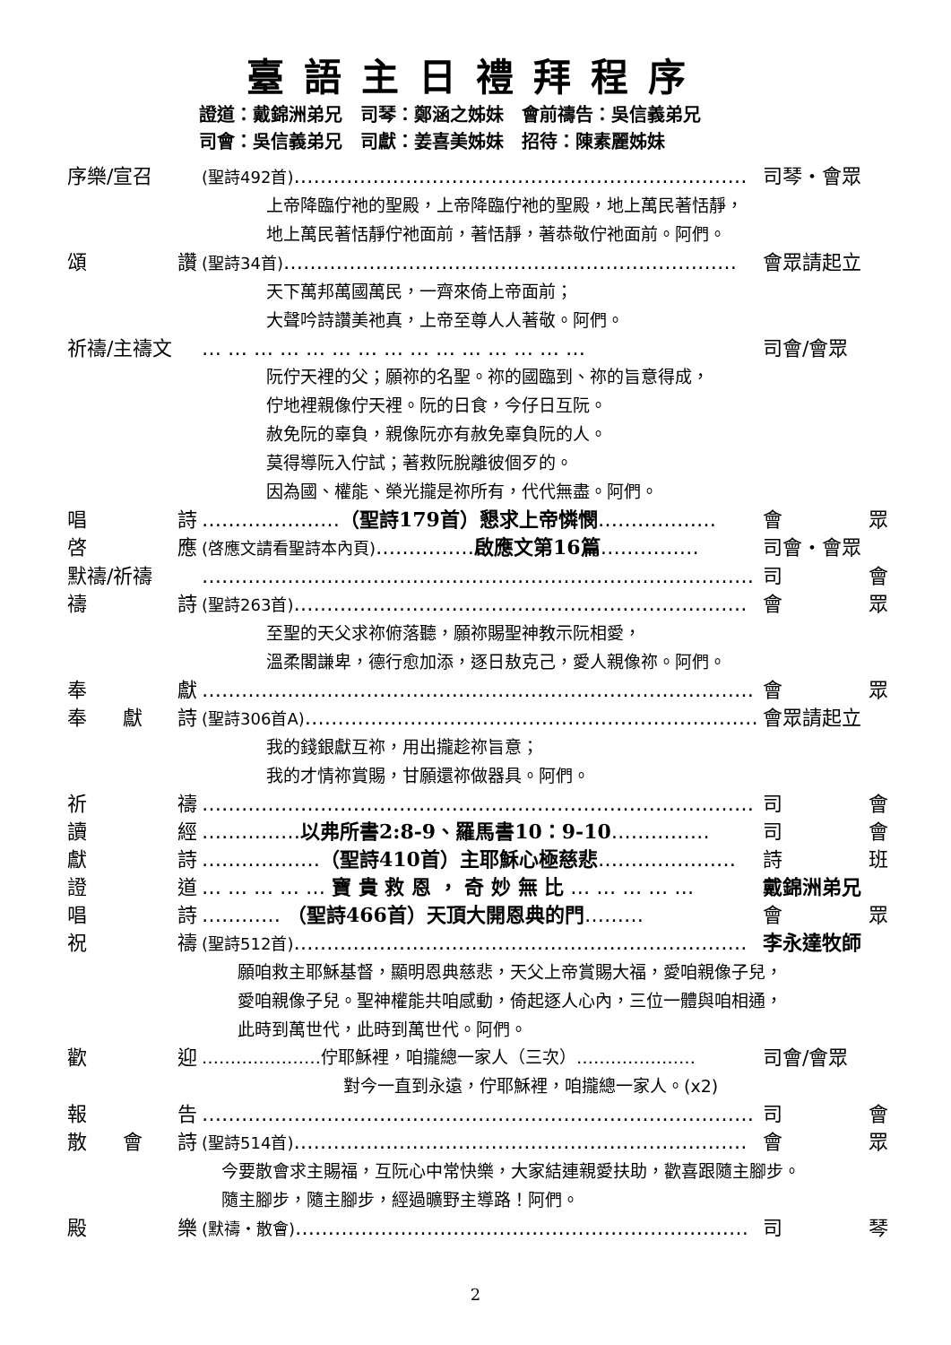臺語主日禮拜程序
證道：戴錦洲弟兄　司琴：鄭涵之姊妹　會前禱告：吳信義弟兄
司會：吳信義弟兄　司獻：姜喜美姊妹　招待：陳素麗姊妹
序樂/宣召 (聖詩492首)…………………………………………………………… 司琴・會眾
上帝降臨佇祂的聖殿，上帝降臨佇祂的聖殿，地上萬民著恬靜，
地上萬民著恬靜佇祂面前，著恬靜，著恭敬佇祂面前。阿們。
頌 讚 (聖詩34首)…………………………………………………………… 會眾請起立
天下萬邦萬國萬民，一齊來倚上帝面前；
大聲吟詩讚美祂真，上帝至尊人人著敬。阿們。
祈禱/主禱文 … … … … … … … … … … … … … … … 司會/會眾
阮佇天裡的父；願祢的名聖。祢的國臨到、祢的旨意得成，
佇地裡親像佇天裡。阮的日食，今仔日互阮。
赦免阮的辜負，親像阮亦有赦免辜負阮的人。
莫得導阮入佇試；著救阮脫離彼個歹的。
因為國、權能、榮光攏是祢所有，代代無盡。阿們。
唱 詩 …………………（聖詩179首）懇求上帝憐憫……………… 會 眾
啓 應 (啓應文請看聖詩本內頁)……………啟應文第16篇…………… 司會・會眾
默禱/祈禱 ………………………………………………………………………… 司 會
禱 詩 (聖詩263首)…………………………………………………………… 會 眾
至聖的天父求祢俯落聽，願祢賜聖神教示阮相愛，
溫柔閣謙卑，德行愈加添，逐日敖克己，愛人親像祢。阿們。
奉 獻 ………………………………………………………………………… 會 眾
奉 獻 詩 (聖詩306首A)…………………………………………………………… 會眾請起立
我的錢銀獻互祢，用出攏趁祢旨意；
我的才情祢賞賜，甘願還祢做器具。阿們。
祈 禱 ………………………………………………………………………… 司 會
讀 經 ……………以弗所書2:8-9、羅馬書10：9-10…………… 司 會
獻 詩 ………………（聖詩410首）主耶穌心極慈悲………………… 詩 班
證 道 … … … … … 寶 貴 救 恩 ， 奇 妙 無 比 … … … … … 戴錦洲弟兄
唱 詩 ………… （聖詩466首）天頂大開恩典的門……… 會 眾
祝 禱 (聖詩512首)…………………………………………………………… 李永達牧師
願咱救主耶穌基督，顯明恩典慈悲，天父上帝賞賜大福，愛咱親像子兒，
愛咱親像子兒。聖神權能共咱感動，倚起逐人心內，三位一體與咱相通，
此時到萬世代，此時到萬世代。阿們。
歡 迎 …………………佇耶穌裡，咱攏總一家人（三次）………………… 司會/會眾
對今一直到永遠，佇耶穌裡，咱攏總一家人。(x2)
報 告 ………………………………………………………………………… 司 會
散 會 詩 (聖詩514首)…………………………………………………………… 會 眾
今要散會求主賜福，互阮心中常快樂，大家結連親愛扶助，歡喜跟隨主腳步。
隨主腳步，隨主腳步，經過曠野主導路！阿們。
殿 樂 (默禱・散會)…………………………………………………………… 司 琴
2